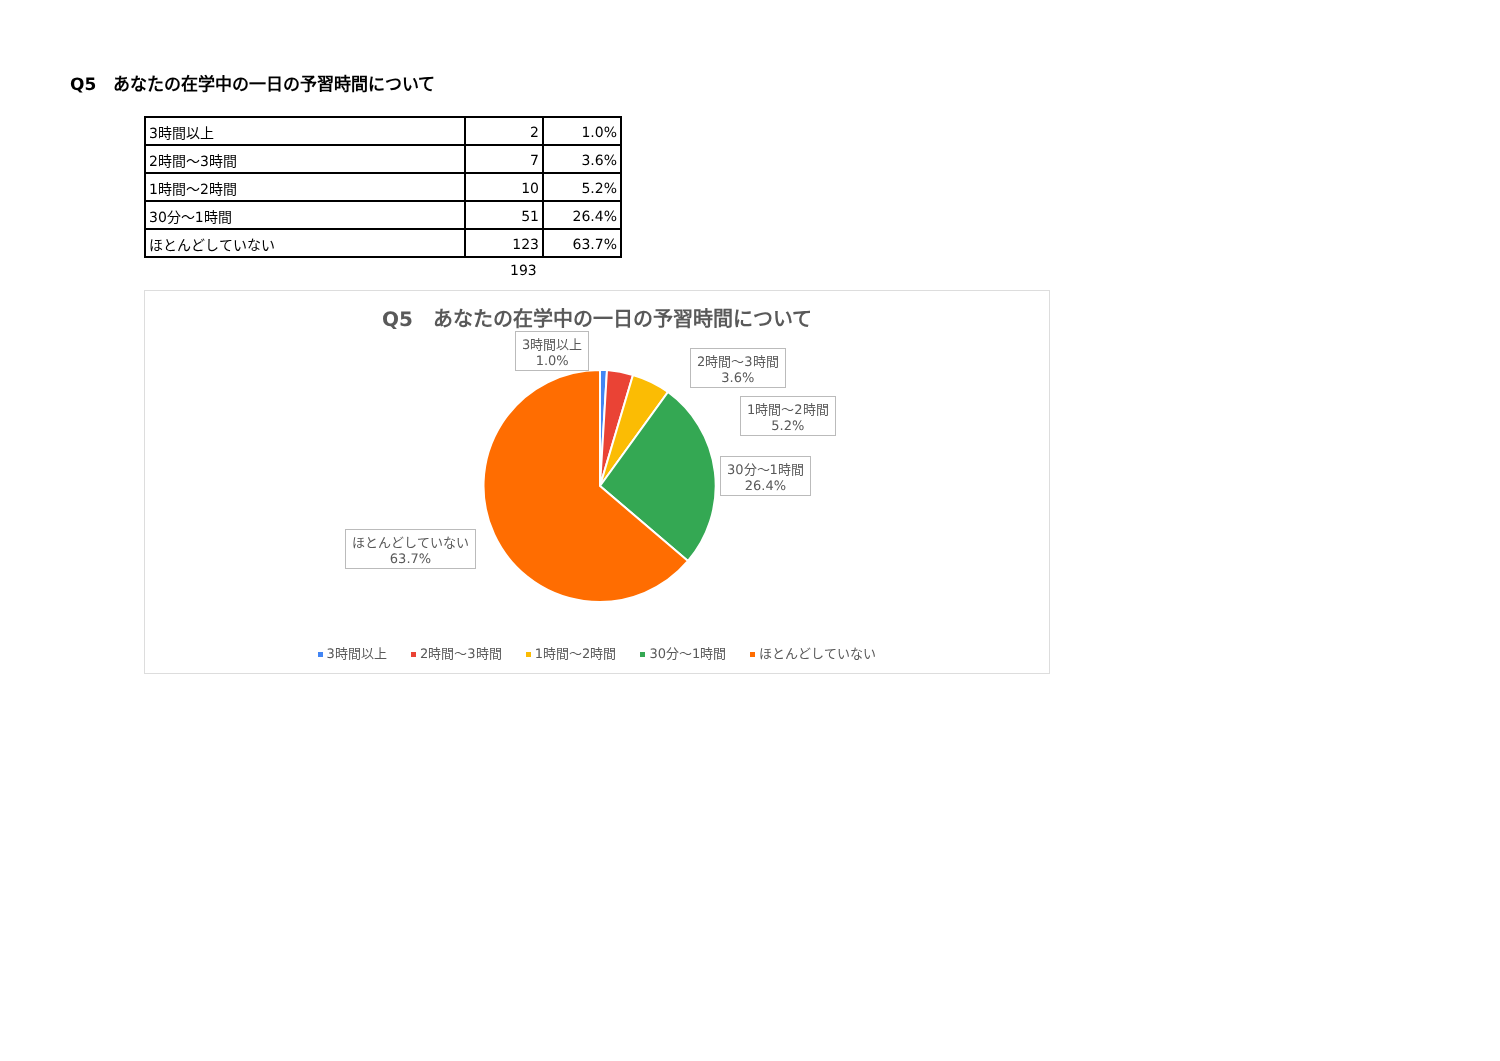Q5　あなたの在学中の一日の予習時間について
| 3時間以上 | 2 | 1.0% |
| 2時間～3時間 | 7 | 3.6% |
| 1時間～2時間 | 10 | 5.2% |
| 30分～1時間 | 51 | 26.4% |
| ほとんどしていない | 123 | 63.7% |
193
Q5　あなたの在学中の一日の予習時間について
3時間以上
1.0%
2時間～3時間
3.6%
1時間～2時間
5.2%
30分～1時間
26.4%
ほとんどしていない
63.7%
3時間以上 2時間～3時間 1時間～2時間 30分～1時間 ほとんどしていない